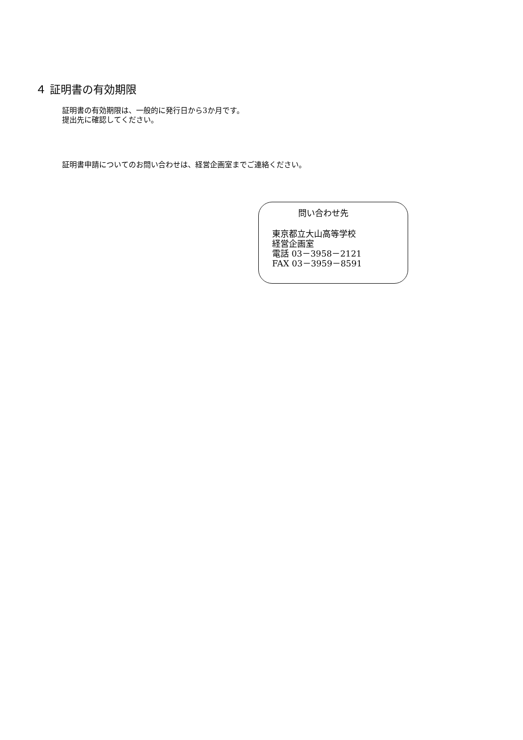４ 証明書の有効期限
証明書の有効期限は、一般的に発行日から3か月です。
提出先に確認してください。
証明書申請についてのお問い合わせは、経営企画室までご連絡ください。
問い合わせ先
東京都立大山高等学校
経営企画室
電話 03－3958－2121
FAX 03－3959－8591